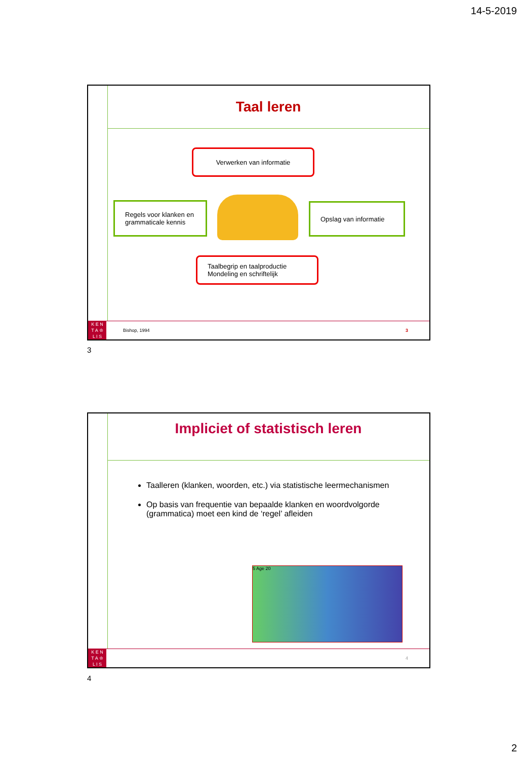14-5-2019
Taal leren
Verwerken van informatie
Regels voor klanken en grammaticale kennis
Opslag van informatie
Taalbegrip en taalproductie
Mondeling en schriftelijk
K E N
T A ♔
L I S
Bishop, 1994 3
3
Impliciet of statistisch leren
Taalleren (klanken, woorden, etc.) via statistische leermechanismen
Op basis van frequentie van bepaalde klanken en woordvolgorde (grammatica) moet een kind de ‘regel’ afleiden
5 Age 20
K E N
T A ♔
L I S
4
4
2